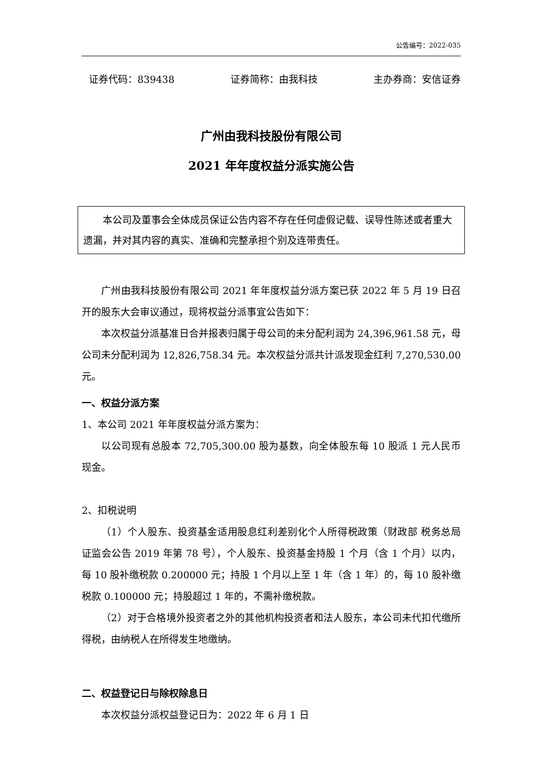公告编号：2022-035
证券代码：839438 证券简称：由我科技 主办券商：安信证券
广州由我科技股份有限公司
2021 年年度权益分派实施公告
本公司及董事会全体成员保证公告内容不存在任何虚假记载、误导性陈述或者重大遗漏，并对其内容的真实、准确和完整承担个别及连带责任。
广州由我科技股份有限公司 2021 年年度权益分派方案已获 2022 年 5 月 19 日召开的股东大会审议通过，现将权益分派事宜公告如下：
本次权益分派基准日合并报表归属于母公司的未分配利润为 24,396,961.58 元，母公司未分配利润为 12,826,758.34 元。本次权益分派共计派发现金红利 7,270,530.00 元。
一、权益分派方案
1、本公司 2021 年年度权益分派方案为：
以公司现有总股本 72,705,300.00 股为基数，向全体股东每 10 股派 1 元人民币现金。
2、扣税说明
（1）个人股东、投资基金适用股息红利差别化个人所得税政策（财政部 税务总局 证监会公告 2019 年第 78 号），个人股东、投资基金持股 1 个月（含 1 个月）以内，每 10 股补缴税款 0.200000 元；持股 1 个月以上至 1 年（含 1 年）的，每 10 股补缴税款 0.100000 元；持股超过 1 年的，不需补缴税款。
（2）对于合格境外投资者之外的其他机构投资者和法人股东，本公司未代扣代缴所得税，由纳税人在所得发生地缴纳。
二、权益登记日与除权除息日
本次权益分派权益登记日为：2022 年 6 月 1 日